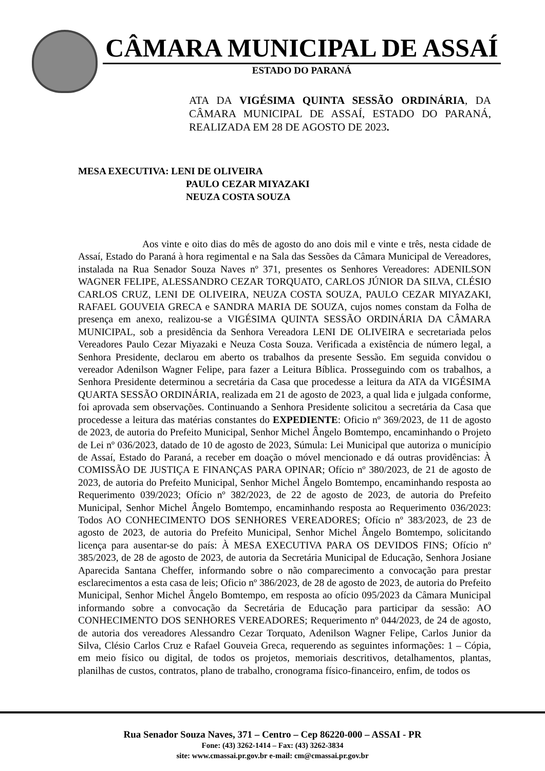CÂMARA MUNICIPAL DE ASSAÍ
ESTADO DO PARANÁ
ATA DA VIGÉSIMA QUINTA SESSÃO ORDINÁRIA, DA CÂMARA MUNICIPAL DE ASSAÍ, ESTADO DO PARANÁ, REALIZADA EM 28 DE AGOSTO DE 2023.
MESA EXECUTIVA: LENI DE OLIVEIRA
PAULO CEZAR MIYAZAKI
NEUZA COSTA SOUZA
Aos vinte e oito dias do mês de agosto do ano dois mil e vinte e três, nesta cidade de Assaí, Estado do Paraná à hora regimental e na Sala das Sessões da Câmara Municipal de Vereadores, instalada na Rua Senador Souza Naves nº 371, presentes os Senhores Vereadores: ADENILSON WAGNER FELIPE, ALESSANDRO CEZAR TORQUATO, CARLOS JÚNIOR DA SILVA, CLÉSIO CARLOS CRUZ, LENI DE OLIVEIRA, NEUZA COSTA SOUZA, PAULO CEZAR MIYAZAKI, RAFAEL GOUVEIA GRECA e SANDRA MARIA DE SOUZA, cujos nomes constam da Folha de presença em anexo, realizou-se a VIGÉSIMA QUINTA SESSÃO ORDINÁRIA DA CÂMARA MUNICIPAL, sob a presidência da Senhora Vereadora LENI DE OLIVEIRA e secretariada pelos Vereadores Paulo Cezar Miyazaki e Neuza Costa Souza. Verificada a existência de número legal, a Senhora Presidente, declarou em aberto os trabalhos da presente Sessão. Em seguida convidou o vereador Adenilson Wagner Felipe, para fazer a Leitura Bíblica. Prosseguindo com os trabalhos, a Senhora Presidente determinou a secretária da Casa que procedesse a leitura da ATA da VIGÉSIMA QUARTA SESSÃO ORDINÁRIA, realizada em 21 de agosto de 2023, a qual lida e julgada conforme, foi aprovada sem observações. Continuando a Senhora Presidente solicitou a secretária da Casa que procedesse a leitura das matérias constantes do EXPEDIENTE: Oficio nº 369/2023, de 11 de agosto de 2023, de autoria do Prefeito Municipal, Senhor Michel Ângelo Bomtempo, encaminhando o Projeto de Lei nº 036/2023, datado de 10 de agosto de 2023, Súmula: Lei Municipal que autoriza o município de Assaí, Estado do Paraná, a receber em doação o móvel mencionado e dá outras providências: À COMISSÃO DE JUSTIÇA E FINANÇAS PARA OPINAR; Ofício nº 380/2023, de 21 de agosto de 2023, de autoria do Prefeito Municipal, Senhor Michel Ângelo Bomtempo, encaminhando resposta ao Requerimento 039/2023; Ofício nº 382/2023, de 22 de agosto de 2023, de autoria do Prefeito Municipal, Senhor Michel Ângelo Bomtempo, encaminhando resposta ao Requerimento 036/2023: Todos AO CONHECIMENTO DOS SENHORES VEREADORES; Ofício nº 383/2023, de 23 de agosto de 2023, de autoria do Prefeito Municipal, Senhor Michel Ângelo Bomtempo, solicitando licença para ausentar-se do país: À MESA EXECUTIVA PARA OS DEVIDOS FINS; Ofício nº 385/2023, de 28 de agosto de 2023, de autoria da Secretária Municipal de Educação, Senhora Josiane Aparecida Santana Cheffer, informando sobre o não comparecimento a convocação para prestar esclarecimentos a esta casa de leis; Oficio nº 386/2023, de 28 de agosto de 2023, de autoria do Prefeito Municipal, Senhor Michel Ângelo Bomtempo, em resposta ao ofício 095/2023 da Câmara Municipal informando sobre a convocação da Secretária de Educação para participar da sessão: AO CONHECIMENTO DOS SENHORES VEREADORES; Requerimento nº 044/2023, de 24 de agosto, de autoria dos vereadores Alessandro Cezar Torquato, Adenilson Wagner Felipe, Carlos Junior da Silva, Clésio Carlos Cruz e Rafael Gouveia Greca, requerendo as seguintes informações: 1 – Cópia, em meio físico ou digital, de todos os projetos, memoriais descritivos, detalhamentos, plantas, planilhas de custos, contratos, plano de trabalho, cronograma físico-financeiro, enfim, de todos os
Rua Senador Souza Naves, 371 – Centro – Cep 86220-000 – ASSAI - PR
Fone: (43) 3262-1414 – Fax: (43) 3262-3834
site: www.cmassai.pr.gov.br e-mail: cm@cmassai.pr.gov.br